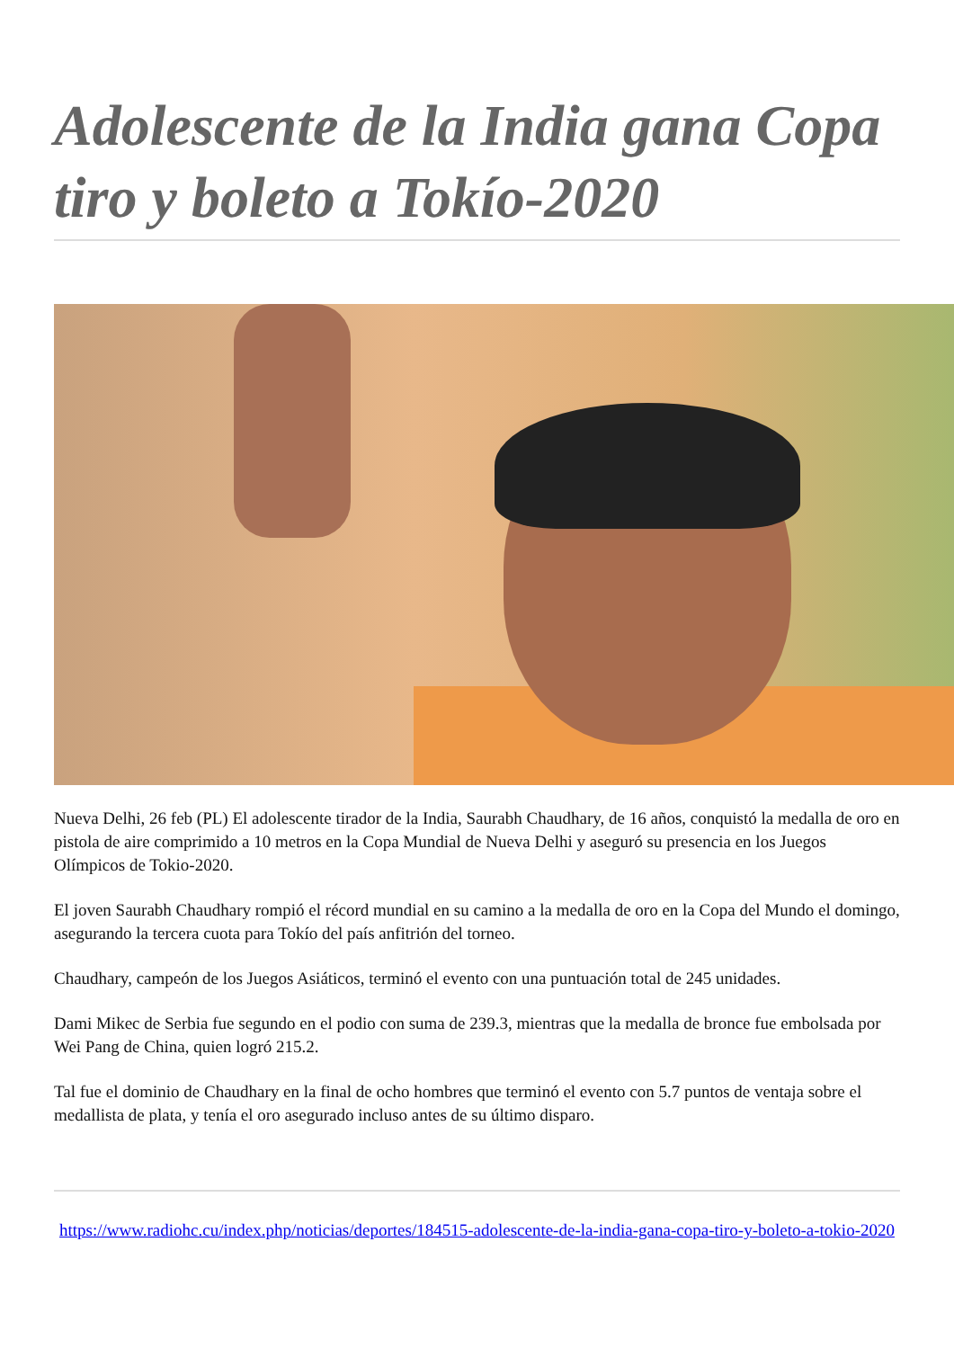Adolescente de la India gana Copa tiro y boleto a Tokío-2020
Nueva Delhi, 26 feb (PL) El adolescente tirador de la India, Saurabh Chaudhary, de 16 años, conquistó la medalla de oro en pistola de aire comprimido a 10 metros en la Copa Mundial de Nueva Delhi y aseguró su presencia en los Juegos Olímpicos de Tokio-2020.
El joven Saurabh Chaudhary rompió el récord mundial en su camino a la medalla de oro en la Copa del Mundo el domingo, asegurando la tercera cuota para Tokío del país anfitrión del torneo.
Chaudhary, campeón de los Juegos Asiáticos, terminó el evento con una puntuación total de 245 unidades.
Dami Mikec de Serbia fue segundo en el podio con suma de 239.3, mientras que la medalla de bronce fue embolsada por Wei Pang de China, quien logró 215.2.
Tal fue el dominio de Chaudhary en la final de ocho hombres que terminó el evento con 5.7 puntos de ventaja sobre el medallista de plata, y tenía el oro asegurado incluso antes de su último disparo.
https://www.radiohc.cu/index.php/noticias/deportes/184515-adolescente-de-la-india-gana-copa-tiro-y-boleto-a-tokio-2020